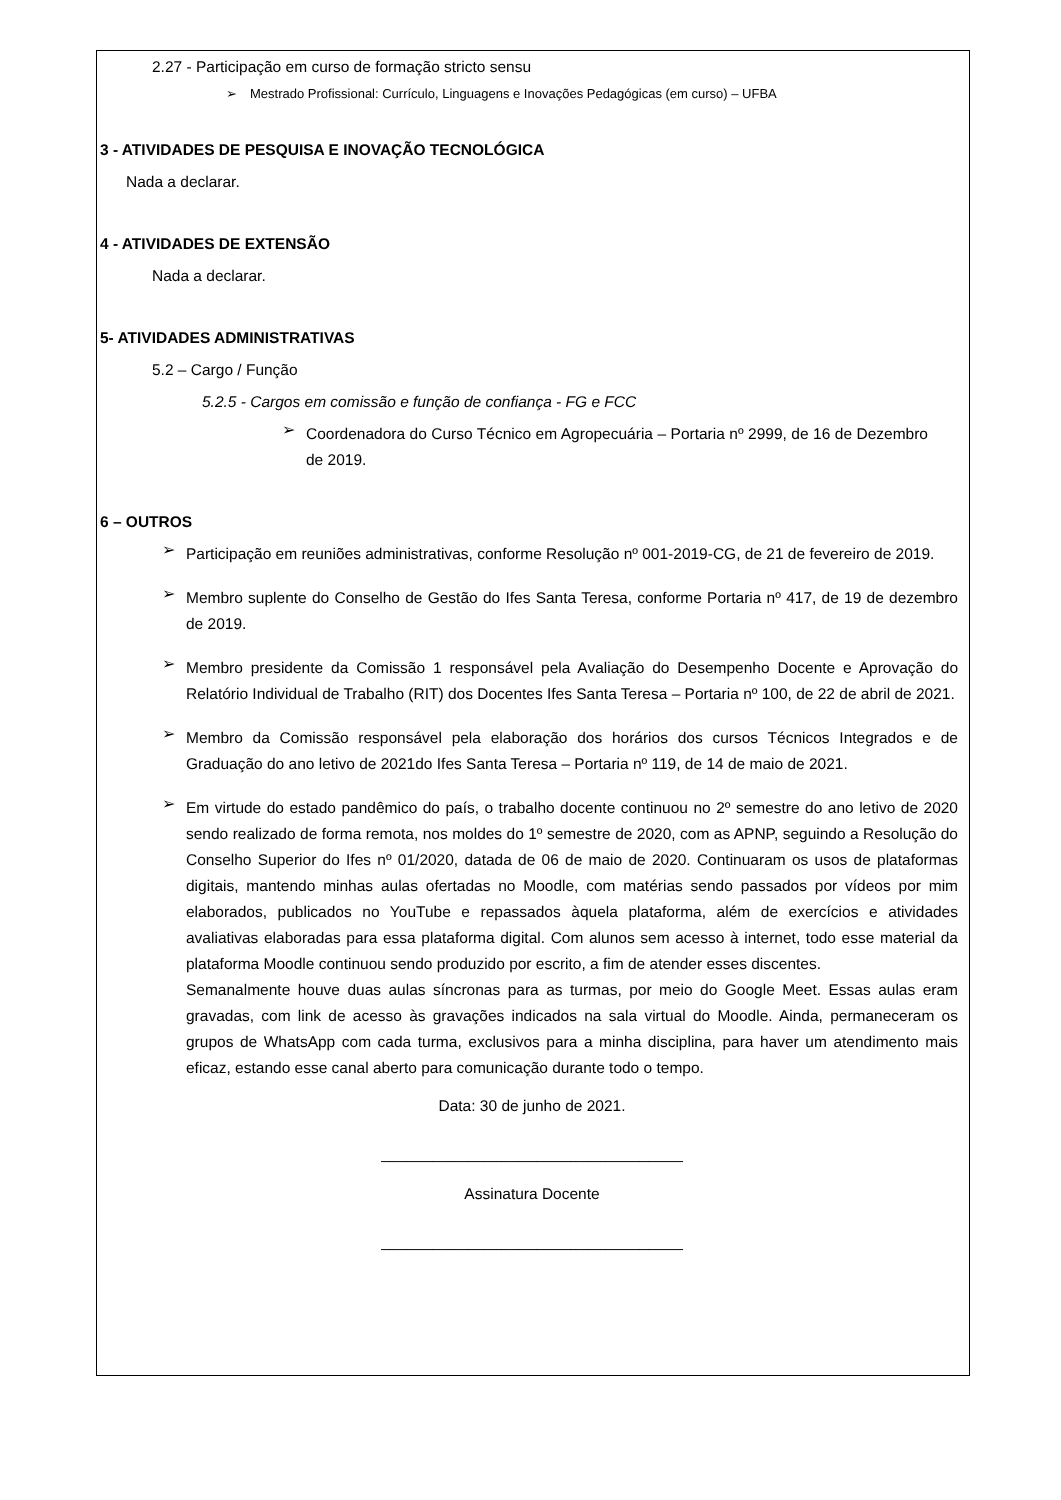2.27 - Participação em curso de formação stricto sensu
➢ Mestrado Profissional: Currículo, Linguagens e Inovações Pedagógicas (em curso) – UFBA
3 - ATIVIDADES DE PESQUISA E INOVAÇÃO TECNOLÓGICA
Nada a declarar.
4 - ATIVIDADES DE EXTENSÃO
Nada a declarar.
5- ATIVIDADES ADMINISTRATIVAS
5.2 – Cargo / Função
5.2.5 - Cargos em comissão e função de confiança - FG e FCC
➢
Coordenadora do Curso Técnico em Agropecuária – Portaria nº 2999, de 16 de Dezembro de 2019.
6 – OUTROS
➢
Participação em reuniões administrativas, conforme Resolução nº 001-2019-CG, de 21 de fevereiro de 2019.
➢
Membro suplente do Conselho de Gestão do Ifes Santa Teresa, conforme Portaria nº 417, de 19 de dezembro de 2019.
➢
Membro presidente da Comissão 1 responsável pela Avaliação do Desempenho Docente e Aprovação do Relatório Individual de Trabalho (RIT) dos Docentes Ifes Santa Teresa – Portaria nº 100, de 22 de abril de 2021.
➢
Membro da Comissão responsável pela elaboração dos horários dos cursos Técnicos Integrados e de Graduação do ano letivo de 2021do Ifes Santa Teresa – Portaria nº 119, de 14 de maio de 2021.
➢
Em virtude do estado pandêmico do país, o trabalho docente continuou no 2º semestre do ano letivo de 2020 sendo realizado de forma remota, nos moldes do 1º semestre de 2020, com as APNP, seguindo a Resolução do Conselho Superior do Ifes nº 01/2020, datada de 06 de maio de 2020. Continuaram os usos de plataformas digitais, mantendo minhas aulas ofertadas no Moodle, com matérias sendo passados por vídeos por mim elaborados, publicados no YouTube e repassados àquela plataforma, além de exercícios e atividades avaliativas elaboradas para essa plataforma digital. Com alunos sem acesso à internet, todo esse material da plataforma Moodle continuou sendo produzido por escrito, a fim de atender esses discentes.
Semanalmente houve duas aulas síncronas para as turmas, por meio do Google Meet. Essas aulas eram gravadas, com link de acesso às gravações indicados na sala virtual do Moodle. Ainda, permaneceram os grupos de WhatsApp com cada turma, exclusivos para a minha disciplina, para haver um atendimento mais eficaz, estando esse canal aberto para comunicação durante todo o tempo.
Data: 30 de junho de 2021.
___________________________________
Assinatura Docente
___________________________________